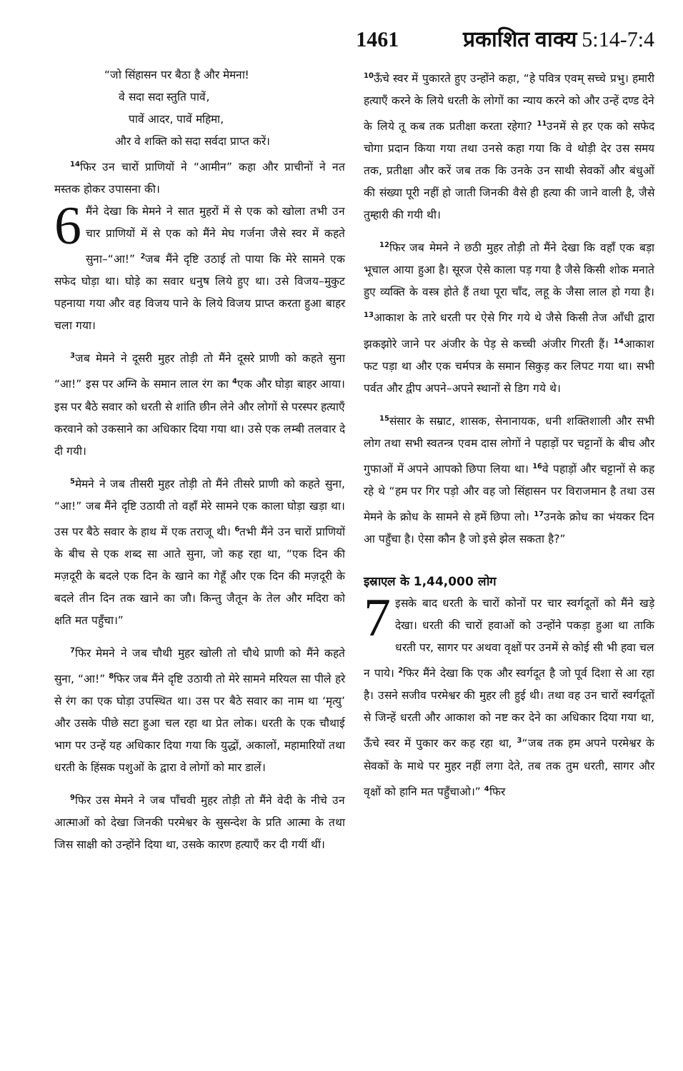1461 प्रकाशित वाक्य 5:14-7:4
“जो सिंहासन पर बैठा है और मेमना!
वे सदा सदा स्तुति पावें,
पावें आदर, पावें महिमा,
और वे शक्ति को सदा सर्वदा प्राप्त करें।
<sup>14</sup> फिर उन चारों प्राणियों ने “आमीन” कहा और प्राचीनों ने नत मस्तक होकर उपासना की।
6 मैंने देखा कि मेमने ने सात मुहरों में से एक को खोला तभी उन चार प्राणियों में से एक को मैंने मेघ गर्जना जैसे स्वर में कहते सुना–“आ!” <sup>2</sup>जब मैंने दृष्टि उठाई तो पाया कि मेरे सामने एक सफेद घोड़ा था। घोड़े का सवार धनुष लिये हुए था। उसे विजय–मुकुट पहनाया गया और वह विजय पाने के लिये विजय प्राप्त करता हुआ बाहर चला गया।
<sup>3</sup> जब मेमने ने दूसरी मुहर तोड़ी तो मैंने दूसरे प्राणी को कहते सुना “आ!” इस पर अग्नि के समान लाल रंग का <sup>4</sup>एक और घोड़ा बाहर आया। इस पर बैठे सवार को धरती से शांति छीन लेने और लोगों से परस्पर हत्याएँ करवाने को उकसाने का अधिकार दिया गया था। उसे एक लम्बी तलवार दे दी गयी।
<sup>5</sup> मेमने ने जब तीसरी मुहर तोड़ी तो मैंने तीसरे प्राणी को कहते सुना, “आ!” जब मैंने दृष्टि उठायी तो वहाँ मेरे सामने एक काला घोड़ा खड़ा था। उस पर बैठे सवार के हाथ में एक तराजू थी। <sup>6</sup>तभी मैंने उन चारों प्राणियों के बीच से एक शब्द सा आते सुना, जो कह रहा था, “एक दिन की मज़दूरी के बदले एक दिन के खाने का गेहूँ और एक दिन की मज़दूरी के बदले तीन दिन तक खाने का जौ। किन्तु जैतून के तेल और मदिरा को क्षति मत पहुँचा।”
<sup>7</sup> फिर मेमने ने जब चौथी मुहर खोली तो चौथे प्राणी को मैंने कहते सुना, “आ!” <sup>8</sup>फिर जब मैंने दृष्टि उठायी तो मेरे सामने मरियल सा पीले हरे से रंग का एक घोड़ा उपस्थित था। उस पर बैठे सवार का नाम था ‘मृत्यु’ और उसके पीछे सटा हुआ चल रहा था प्रेत लोक। धरती के एक चौथाई भाग पर उन्हें यह अधिकार दिया गया कि युद्धों, अकालों, महामारियों तथा धरती के हिंसक पशुओं के द्वारा वे लोगों को मार डालें।
<sup>9</sup> फिर उस मेमने ने जब पाँचवी मुहर तोड़ी तो मैंने वेदी के नीचे उन आत्माओं को देखा जिनकी परमेश्वर के सुसन्देश के प्रति आत्मा के तथा जिस साक्षी को उन्होंने दिया था, उसके कारण हत्याएँ कर दी गयीं थीं।
<sup>10</sup> ऊँचे स्वर में पुकारते हुए उन्होंने कहा, “हे पवित्र एवम् सच्चे प्रभु। हमारी हत्याएँ करने के लिये धरती के लोगों का न्याय करने को और उन्हें दण्ड देने के लिये तू कब तक प्रतीक्षा करता रहेगा? <sup>11</sup>उनमें से हर एक को सफेद चोगा प्रदान किया गया तथा उनसे कहा गया कि वे थोड़ी देर उस समय तक, प्रतीक्षा और करें जब तक कि उनके उन साथी सेवकों और बंधुओं की संख्या पूरी नहीं हो जाती जिनकी वैसे ही हत्या की जाने वाली है, जैसे तुम्हारी की गयी थी।
<sup>12</sup> फिर जब मेमने ने छठी मुहर तोड़ी तो मैंने देखा कि वहाँ एक बड़ा भूचाल आया हुआ है। सूरज ऐसे काला पड़ गया है जैसे किसी शोक मनाते हुए व्यक्ति के वस्त्र होते हैं तथा पूरा चाँद, लहू के जैसा लाल हो गया है। <sup>13</sup>आकाश के तारे धरती पर ऐसे गिर गये थे जैसे किसी तेज आँधी द्वारा झकझोरे जाने पर अंजीर के पेड़ से कच्ची अंजीर गिरती हैं। <sup>14</sup>आकाश फट पड़ा था और एक चर्मपत्र के समान सिकुड़ कर लिपट गया था। सभी पर्वत और द्वीप अपने–अपने स्थानों से डिग गये थे।
<sup>15</sup> संसार के सम्राट, शासक, सेनानायक, धनी शक्तिशाली और सभी लोग तथा सभी स्वतन्त्र एवम दास लोगों ने पहाड़ों पर चट्टानों के बीच और गुफाओं में अपने आपको छिपा लिया था। <sup>16</sup>वे पहाड़ों और चट्टानों से कह रहे थे “हम पर गिर पड़ो और वह जो सिंहासन पर विराजमान है तथा उस मेमने के क्रोध के सामने से हमें छिपा लो। <sup>17</sup>उनके क्रोध का भंयकर दिन आ पहुँचा है। ऐसा कौन है जो इसे झेल सकता है?”
इस्राएल के 1,44,000 लोग
7 इसके बाद धरती के चारों कोनों पर चार स्वर्गदूतों को मैंने खड़े देखा। धरती की चारों हवाओं को उन्होंने पकड़ा हुआ था ताकि धरती पर, सागर पर अथवा वृक्षों पर उनमें से कोई सी भी हवा चल न पाये। <sup>2</sup>फिर मैंने देखा कि एक और स्वर्गदूत है जो पूर्व दिशा से आ रहा है। उसने सजीव परमेश्वर की मुहर ली हुई थी। तथा वह उन चारों स्वर्गदूतों से जिन्हें धरती और आकाश को नष्ट कर देने का अधिकार दिया गया था, ऊँचे स्वर में पुकार कर कह रहा था, <sup>3</sup>“जब तक हम अपने परमेश्वर के सेवकों के माथे पर मुहर नहीं लगा देते, तब तक तुम धरती, सागर और वृक्षों को हानि मत पहुँचाओ।” <sup>4</sup>फिर